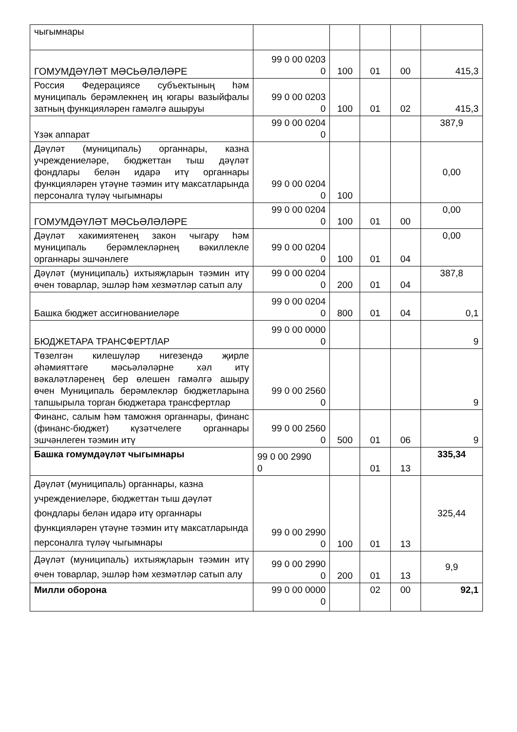| чыгымнары | | | | | |
| ГОМУМДӘҮЛӘТ МӘСЬӘЛӘЛӘРЕ | 99 0 00 0203 0 | 100 | 01 | 00 | 415,3 |
| Россия Федерациясе субъектының һәм муниципаль берәмлекнең иң югары вазыйфалы затның функцияләрен гамәлгә ашыруы | 99 0 00 0203 0 | 100 | 01 | 02 | 415,3 |
| Үзәк аппарат | 99 0 00 0204 0 | | | | 387,9 |
| Дәүләт (муниципаль) органнары, казна учреждениеләре, бюджеттан тыш дәүләт фондлары белән идарә итү органнары функцияләрен үтәүне тәэмин итү максатларында персоналга түләү чыгымнары | 99 0 00 0204 0 | 100 | | | 0,00 |
| ГОМУМДӘҮЛӘТ МӘСЬӘЛӘЛӘРЕ | 99 0 00 0204 0 | 100 | 01 | 00 | 0,00 |
| Дәүләт хакимиятенең закон чыгару һәм муниципаль берәмлекләрнең вәкиллекле органнары эшчәнлеге | 99 0 00 0204 0 | 100 | 01 | 04 | 0,00 |
| Дәүләт (муниципаль) ихтыяҗларын тәэмин итү өчен товарлар, эшләр һәм хезмәтләр сатып алу | 99 0 00 0204 0 | 200 | 01 | 04 | 387,8 |
| Башка бюджет ассигнованиеләре | 99 0 00 0204 0 | 800 | 01 | 04 | 0,1 |
| БЮДЖЕТАРА ТРАНСФЕРТЛАР | 99 0 00 0000 0 | | | | 9 |
| Төзелгән килешүләр нигезендә җирле әһәмияттәге мәсьәләләрне хәл итү вәкаләтләренең бер өлешен гамәлгә ашыру өчен Муниципаль берәмлекләр бюджетларына тапшырыла торган бюджетара трансфертлар | 99 0 00 2560 0 | | | | 9 |
| Финанс, салым һәм таможня органнары, финанс (финанс-бюджет) күзәтчелеге органнары эшчәнлеген тәэмин итү | 99 0 00 2560 0 | 500 | 01 | 06 | 9 |
| Башка гомумдәүләт чыгымнары | 99 0 00 2990 0 | | 01 | 13 | 335,34 |
| Дәүләт (муниципаль) органнары, казна учреждениеләре, бюджеттан тыш дәүләт фондлары белән идарә итү органнары функцияләрен үтәүне тәэмин итү максатларында персоналга түләү чыгымнары | 99 0 00 2990 0 | 100 | 01 | 13 | 325,44 |
| Дәүләт (муниципаль) ихтыяҗларын тәэмин итү өчен товарлар, эшләр һәм хезмәтләр сатып алу | 99 0 00 2990 0 | 200 | 01 | 13 | 9,9 |
| Милли оборона | 99 0 00 0000 0 | | 02 | 00 | 92,1 |